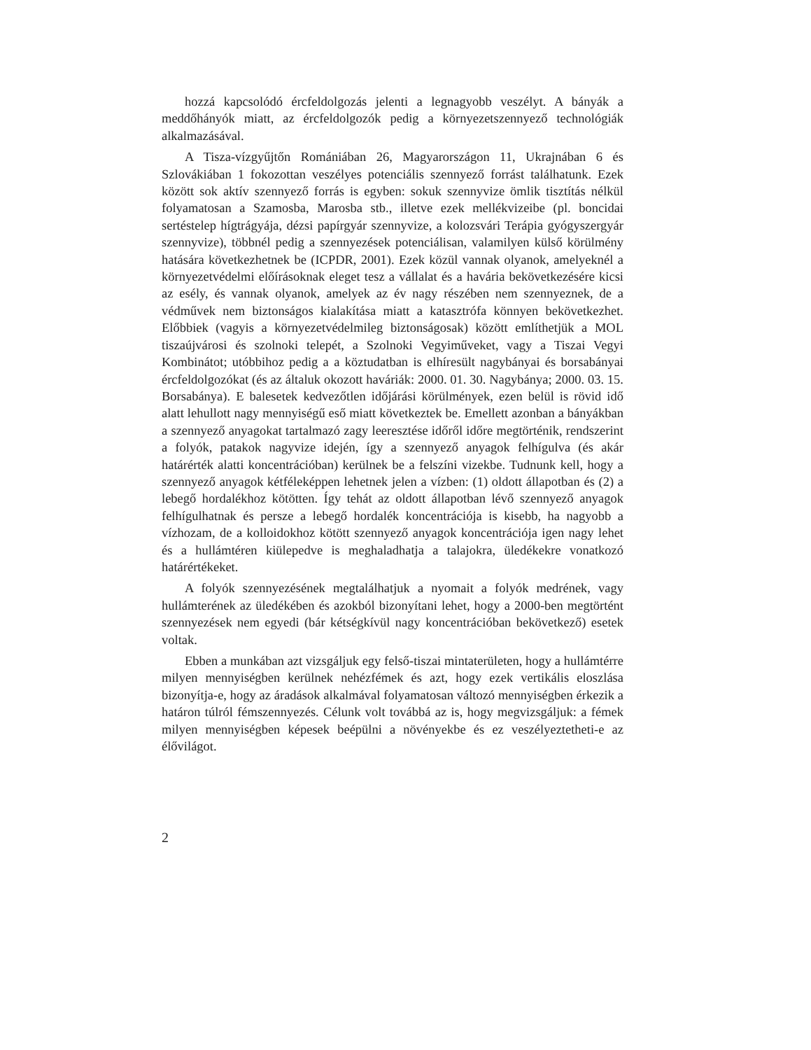hozzá kapcsolódó ércfeldolgozás jelenti a legnagyobb veszélyt. A bányák a meddőhányók miatt, az ércfeldolgozók pedig a környezetszennyező technológiák alkalmazásával.
A Tisza-vízgyűjtőn Romániában 26, Magyarországon 11, Ukrajnában 6 és Szlovákiában 1 fokozottan veszélyes potenciális szennyező forrást találhatunk. Ezek között sok aktív szennyező forrás is egyben: sokuk szennyvize ömlik tisztítás nélkül folyamatosan a Szamosba, Marosba stb., illetve ezek mellékvizeibe (pl. boncidai sertéstelep hígtrágyája, dézsi papírgyár szennyvize, a kolozsvári Terápia gyógyszergyár szennyvize), többnél pedig a szennyezések potenciálisan, valamilyen külső körülmény hatására következhetnek be (ICPDR, 2001). Ezek közül vannak olyanok, amelyeknél a környezetvédelmi előírásoknak eleget tesz a vállalat és a havária bekövetkezésére kicsi az esély, és vannak olyanok, amelyek az év nagy részében nem szennyeznek, de a védművek nem biztonságos kialakítása miatt a katasztrófa könnyen bekövetkezhet. Előbbiek (vagyis a környezetvédelmileg biztonságosak) között említhetjük a MOL tiszaújvárosi és szolnoki telepét, a Szolnoki Vegyiműveket, vagy a Tiszai Vegyi Kombinátot; utóbbihoz pedig a a köztudatban is elhíresült nagybányai és borsabányai ércfeldolgozókat (és az általuk okozott haváriák: 2000. 01. 30. Nagybánya; 2000. 03. 15. Borsabánya). E balesetek kedvezőtlen időjárási körülmények, ezen belül is rövid idő alatt lehullott nagy mennyiségű eső miatt következtek be. Emellett azonban a bányákban a szennyező anyagokat tartalmazó zagy leeresztése időről időre megtörténik, rendszerint a folyók, patakok nagyvize idején, így a szennyező anyagok felhígulva (és akár határérték alatti koncentrációban) kerülnek be a felszíni vizekbe. Tudnunk kell, hogy a szennyező anyagok kétféleképpen lehetnek jelen a vízben: (1) oldott állapotban és (2) a lebegő hordalékhoz kötötten. Így tehát az oldott állapotban lévő szennyező anyagok felhígulhatnak és persze a lebegő hordalék koncentrációja is kisebb, ha nagyobb a vízhozam, de a kolloidokhoz kötött szennyező anyagok koncentrációja igen nagy lehet és a hullámtéren kiülepedve is meghaladhatja a talajokra, üledékekre vonatkozó határértékeket.
A folyók szennyezésének megtalálhatjuk a nyomait a folyók medrének, vagy hullámterének az üledékében és azokból bizonyítani lehet, hogy a 2000-ben megtörtént szennyezések nem egyedi (bár kétségkívül nagy koncentrációban bekövetkező) esetek voltak.
Ebben a munkában azt vizsgáljuk egy felső-tiszai mintaterületen, hogy a hullámtérre milyen mennyiségben kerülnek nehézfémek és azt, hogy ezek vertikális eloszlása bizonyítja-e, hogy az áradások alkalmával folyamatosan változó mennyiségben érkezik a határon túlról fémszennyezés. Célunk volt továbbá az is, hogy megvizsgáljuk: a fémek milyen mennyiségben képesek beépülni a növényekbe és ez veszélyeztetheti-e az élővilágot.
2